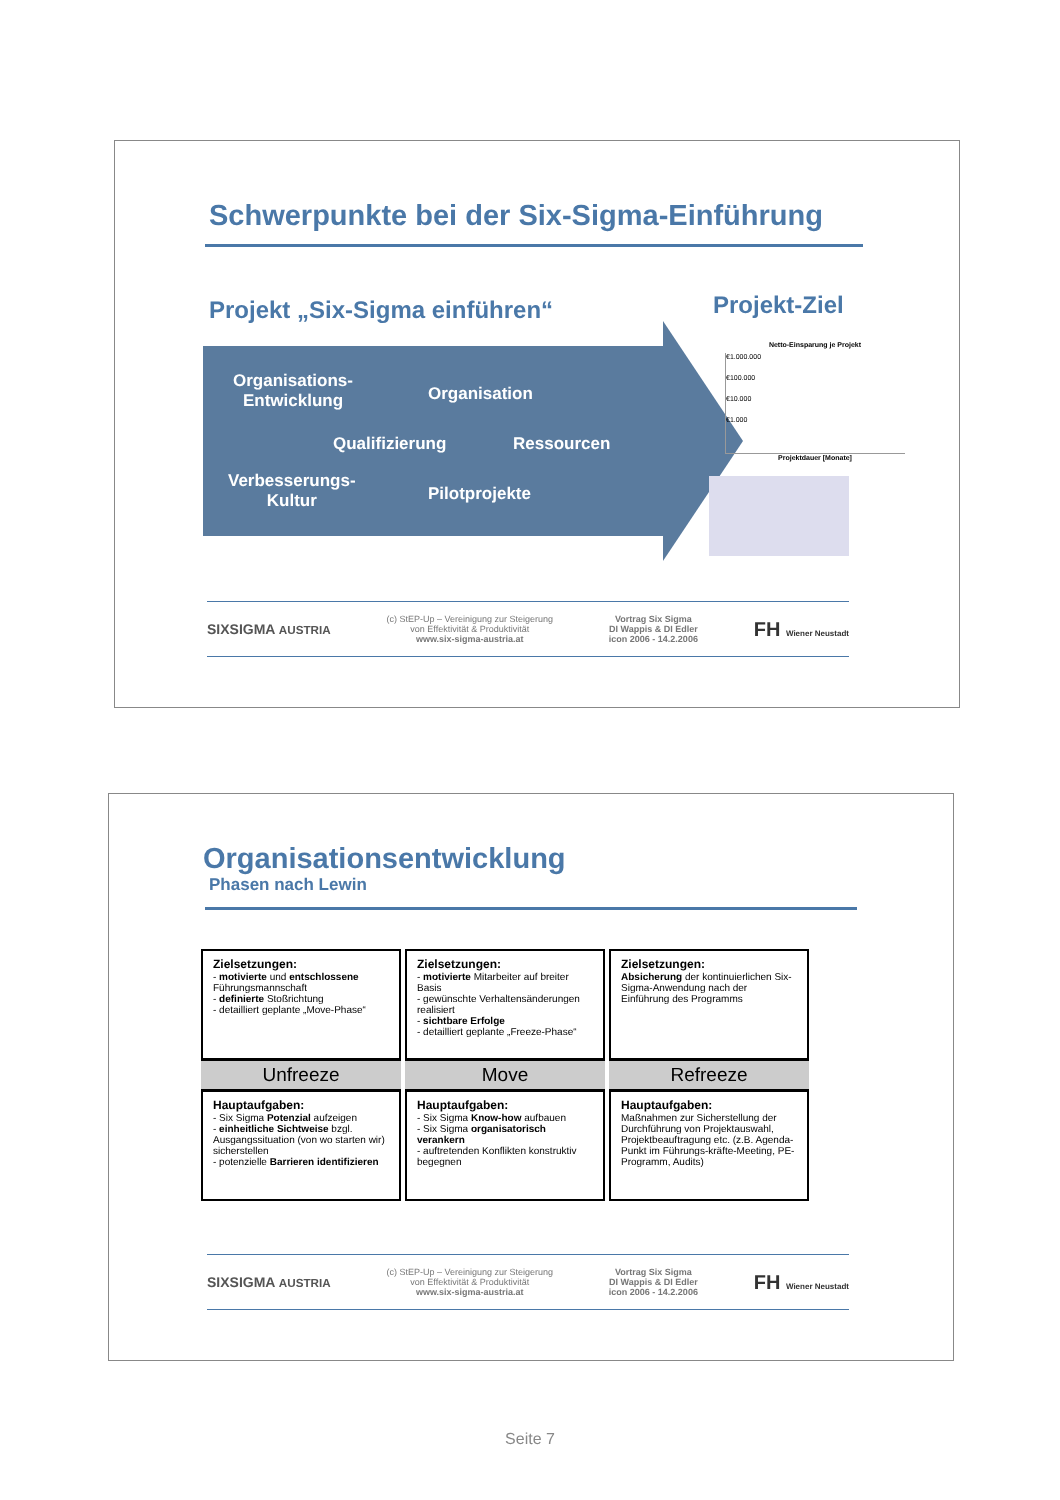Schwerpunkte bei der Six-Sigma-Einführung
Projekt „Six-Sigma einführen“ Projekt-Ziel
Organisations-
Entwicklung
Organisation
Qualifizierung Ressourcen
Verbesserungs-
Kultur
Pilotprojekte
Netto-Einsparung je Projekt
€1.000.000
€100.000
€10.000
€1.000
Projektdauer [Monate]
SIXSIGMA AUSTRIA (c) StEP-Up – Vereinigung zur Steigerung
von Effektivität & Produktivität
www.six-sigma-austria.at Vortrag Six Sigma
DI Wappis & DI Edler
icon 2006 - 14.2.2006 FH Wiener Neustadt
Organisationsentwicklung
Phasen nach Lewin
Zielsetzungen:
- motivierte und entschlossene Führungsmannschaft
- definierte Stoßrichtung
- detailliert geplante „Move-Phase“
Unfreeze
Hauptaufgaben:
- Six Sigma Potenzial aufzeigen
- einheitliche Sichtweise bzgl. Ausgangssituation (von wo starten wir) sicherstellen
- potenzielle Barrieren identifizieren
Zielsetzungen:
- motivierte Mitarbeiter auf breiter Basis
- gewünschte Verhaltensänderungen realisiert
- sichtbare Erfolge
- detailliert geplante „Freeze-Phase“
Move
Hauptaufgaben:
- Six Sigma Know-how aufbauen
- Six Sigma organisatorisch verankern
- auftretenden Konflikten konstruktiv begegnen
Zielsetzungen:
Absicherung der kontinuierlichen Six-Sigma-Anwendung nach der Einführung des Programms
Refreeze
Hauptaufgaben:
Maßnahmen zur Sicherstellung der Durchführung von Projektauswahl, Projektbeauftragung etc. (z.B. Agenda-Punkt im Führungs-kräfte-Meeting, PE-Programm, Audits)
SIXSIGMA AUSTRIA (c) StEP-Up – Vereinigung zur Steigerung
von Effektivität & Produktivität
www.six-sigma-austria.at Vortrag Six Sigma
DI Wappis & DI Edler
icon 2006 - 14.2.2006 FH Wiener Neustadt
Seite 7